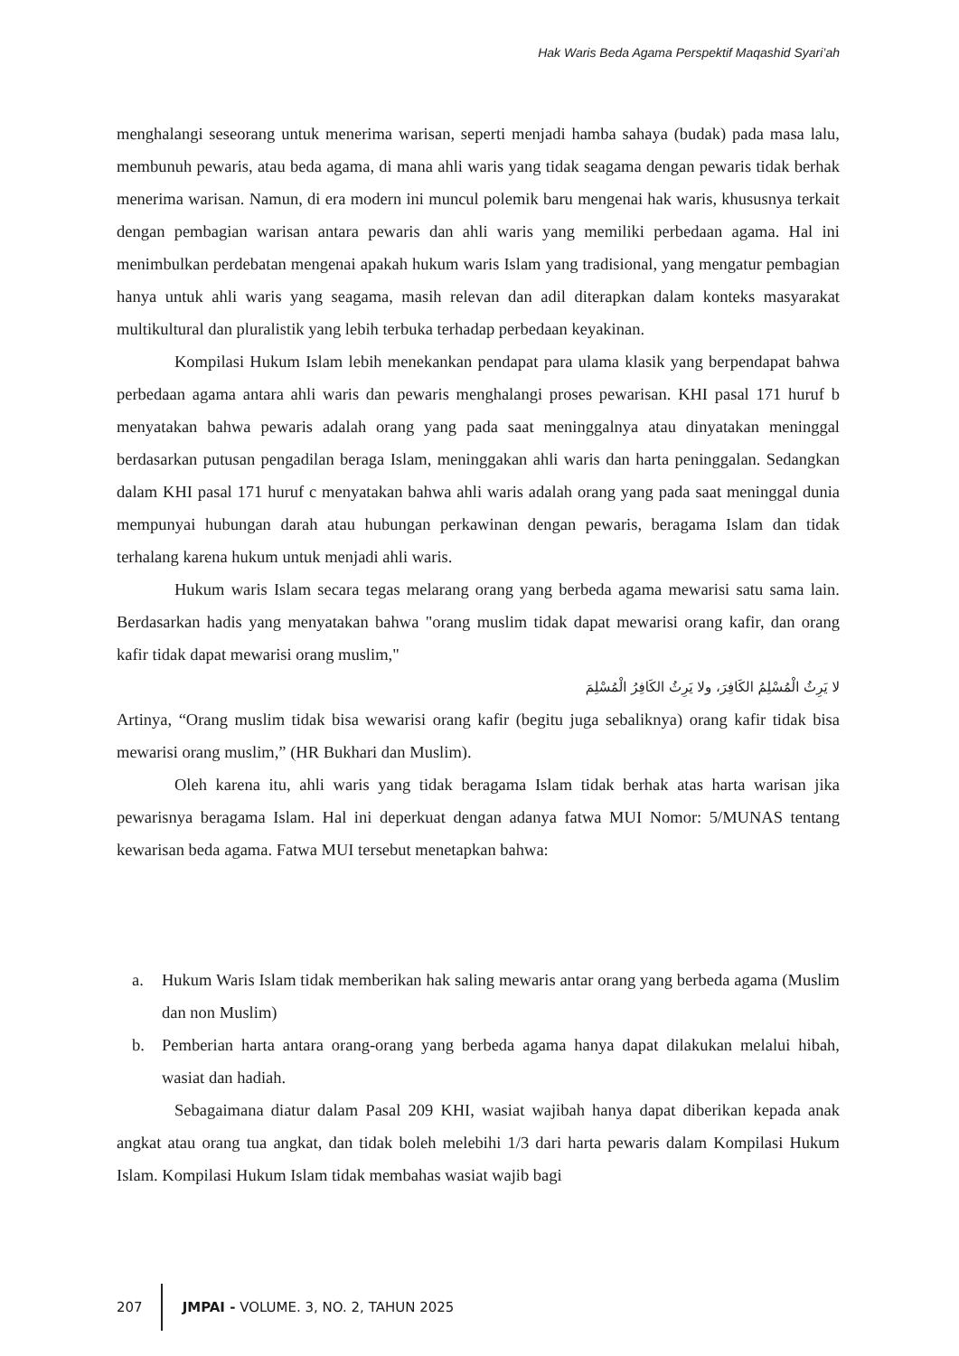Hak Waris Beda Agama Perspektif Maqashid Syari’ah
menghalangi seseorang untuk menerima warisan, seperti menjadi hamba sahaya (budak) pada masa lalu, membunuh pewaris, atau beda agama, di mana ahli waris yang tidak seagama dengan pewaris tidak berhak menerima warisan. Namun, di era modern ini muncul polemik baru mengenai hak waris, khususnya terkait dengan pembagian warisan antara pewaris dan ahli waris yang memiliki perbedaan agama. Hal ini menimbulkan perdebatan mengenai apakah hukum waris Islam yang tradisional, yang mengatur pembagian hanya untuk ahli waris yang seagama, masih relevan dan adil diterapkan dalam konteks masyarakat multikultural dan pluralistik yang lebih terbuka terhadap perbedaan keyakinan.
Kompilasi Hukum Islam lebih menekankan pendapat para ulama klasik yang berpendapat bahwa perbedaan agama antara ahli waris dan pewaris menghalangi proses pewarisan. KHI pasal 171 huruf b menyatakan bahwa pewaris adalah orang yang pada saat meninggalnya atau dinyatakan meninggal berdasarkan putusan pengadilan beraga Islam, meninggakan ahli waris dan harta peninggalan. Sedangkan dalam KHI pasal 171 huruf c menyatakan bahwa ahli waris adalah orang yang pada saat meninggal dunia mempunyai hubungan darah atau hubungan perkawinan dengan pewaris, beragama Islam dan tidak terhalang karena hukum untuk menjadi ahli waris.
Hukum waris Islam secara tegas melarang orang yang berbeda agama mewarisi satu sama lain. Berdasarkan hadis yang menyatakan bahwa "orang muslim tidak dapat mewarisi orang kafir, dan orang kafir tidak dapat mewarisi orang muslim,"
لا يَرِثُ الْمُسْلِمُ الكَافِرَ، ولا يَرِثُ الكَافِرُ الْمُسْلِمَ
Artinya, “Orang muslim tidak bisa wewarisi orang kafir (begitu juga sebaliknya) orang kafir tidak bisa mewarisi orang muslim,” (HR Bukhari dan Muslim).
Oleh karena itu, ahli waris yang tidak beragama Islam tidak berhak atas harta warisan jika pewarisnya beragama Islam. Hal ini deperkuat dengan adanya fatwa MUI Nomor: 5/MUNAS tentang kewarisan beda agama. Fatwa MUI tersebut menetapkan bahwa:
a. Hukum Waris Islam tidak memberikan hak saling mewaris antar orang yang berbeda agama (Muslim dan non Muslim)
b. Pemberian harta antara orang-orang yang berbeda agama hanya dapat dilakukan melalui hibah, wasiat dan hadiah.
Sebagaimana diatur dalam Pasal 209 KHI, wasiat wajibah hanya dapat diberikan kepada anak angkat atau orang tua angkat, dan tidak boleh melebihi 1/3 dari harta pewaris dalam Kompilasi Hukum Islam. Kompilasi Hukum Islam tidak membahas wasiat wajib bagi
207 JMPAI - VOLUME. 3, NO. 2, TAHUN 2025